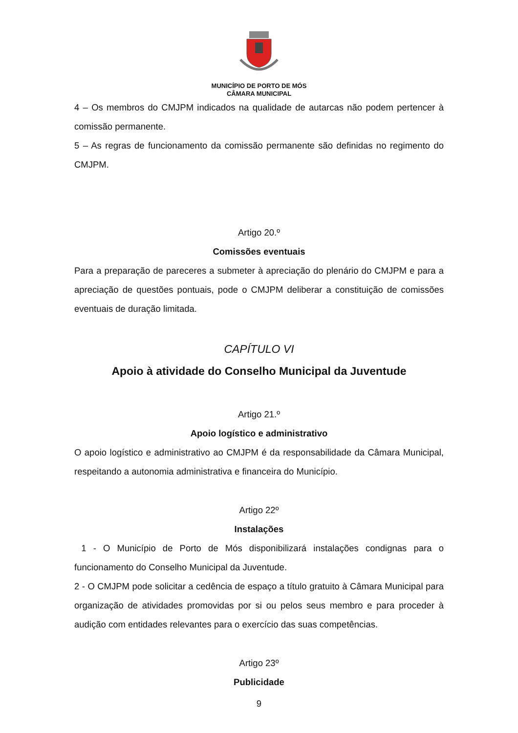MUNICÍPIO DE PORTO DE MÓS
CÂMARA MUNICIPAL
4 – Os membros do CMJPM indicados na qualidade de autarcas não podem pertencer à comissão permanente.
5 – As regras de funcionamento da comissão permanente são definidas no regimento do CMJPM.
Artigo 20.º
Comissões eventuais
Para a preparação de pareceres a submeter à apreciação do plenário do CMJPM e para a apreciação de questões pontuais, pode o CMJPM deliberar a constituição de comissões eventuais de duração limitada.
CAPÍTULO VI
Apoio à atividade do Conselho Municipal da Juventude
Artigo 21.º
Apoio logístico e administrativo
O apoio logístico e administrativo ao CMJPM é da responsabilidade da Câmara Municipal, respeitando a autonomia administrativa e financeira do Município.
Artigo 22º
Instalações
1 - O Município de Porto de Mós disponibilizará instalações condignas para o funcionamento do Conselho Municipal da Juventude.
2 - O CMJPM pode solicitar a cedência de espaço a título gratuito à Câmara Municipal para organização de atividades promovidas por si ou pelos seus membro e para proceder à audição com entidades relevantes para o exercício das suas competências.
Artigo 23º
Publicidade
9